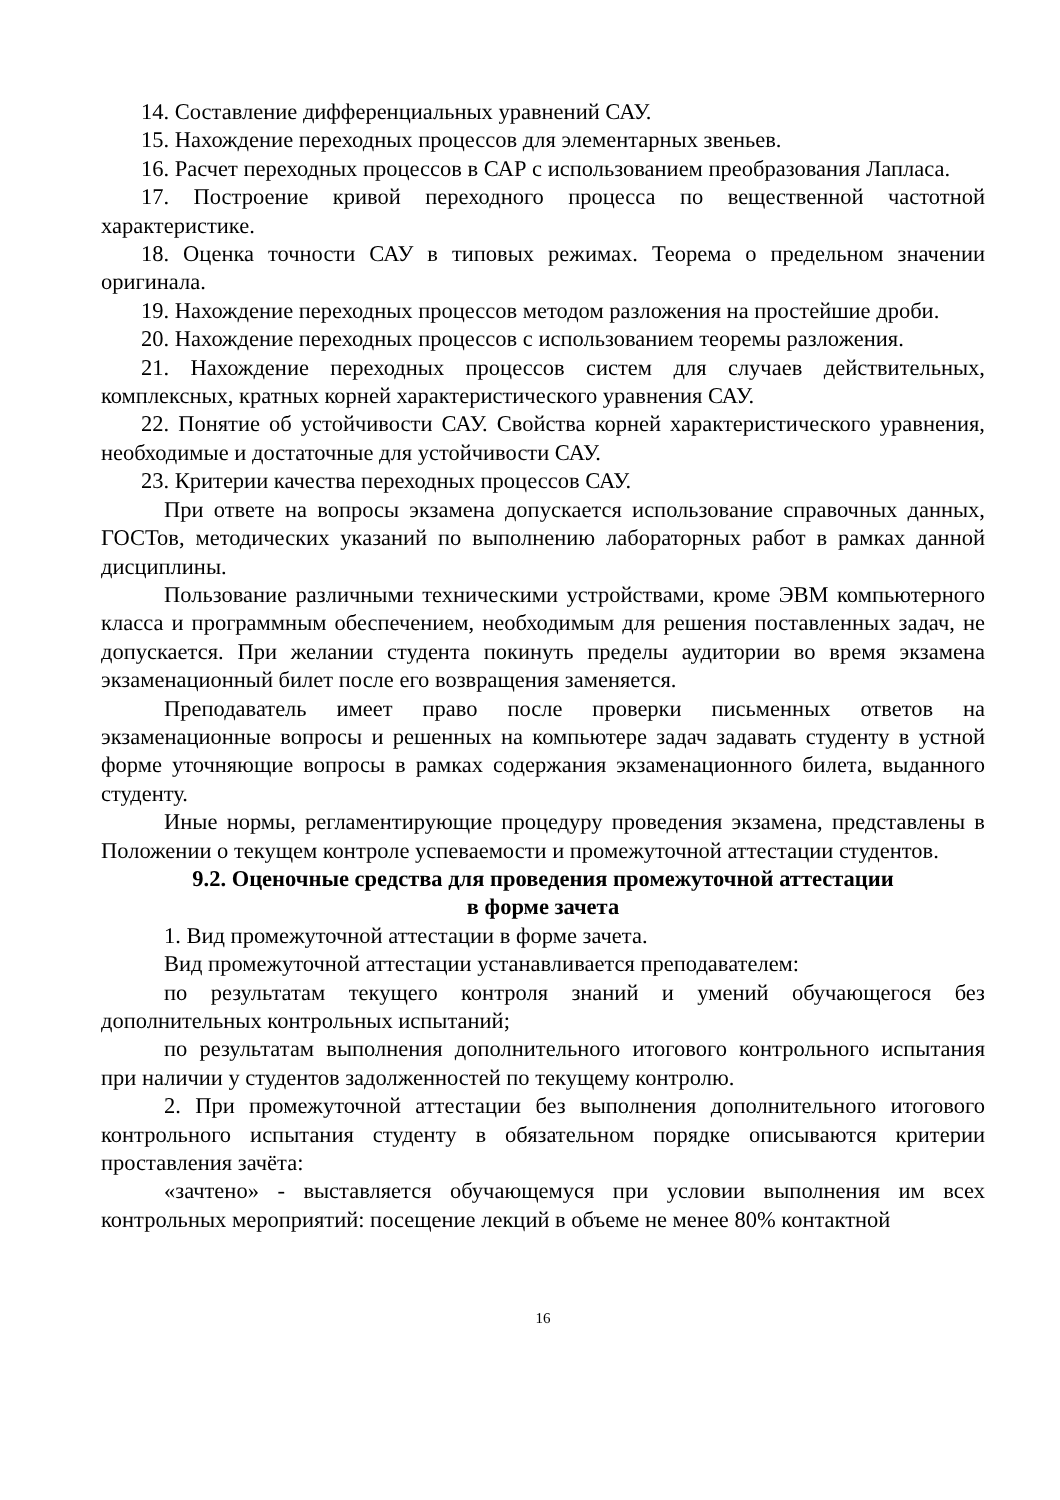14. Составление дифференциальных уравнений САУ.
15. Нахождение переходных процессов для элементарных звеньев.
16. Расчет переходных процессов в САР с использованием преобразования Лапласа.
17. Построение кривой переходного процесса по вещественной частотной характеристике.
18. Оценка точности САУ в типовых режимах. Теорема о предельном значении оригинала.
19. Нахождение переходных процессов методом разложения на простейшие дроби.
20. Нахождение переходных процессов с использованием теоремы разложения.
21. Нахождение переходных процессов систем для случаев действительных, комплексных, кратных корней характеристического уравнения САУ.
22. Понятие об устойчивости САУ. Свойства корней характеристического уравнения, необходимые и достаточные для устойчивости САУ.
23. Критерии качества переходных процессов САУ.
При ответе на вопросы экзамена допускается использование справочных данных, ГОСТов, методических указаний по выполнению лабораторных работ в рамках данной дисциплины.
Пользование различными техническими устройствами, кроме ЭВМ компьютерного класса и программным обеспечением, необходимым для решения поставленных задач, не допускается. При желании студента покинуть пределы аудитории во время экзамена экзаменационный билет после его возвращения заменяется.
Преподаватель имеет право после проверки письменных ответов на экзаменационные вопросы и решенных на компьютере задач задавать студенту в устной форме уточняющие вопросы в рамках содержания экзаменационного билета, выданного студенту.
Иные нормы, регламентирующие процедуру проведения экзамена, представлены в Положении о текущем контроле успеваемости и промежуточной аттестации студентов.
9.2. Оценочные средства для проведения промежуточной аттестации
в форме зачета
1. Вид промежуточной аттестации в форме зачета.
Вид промежуточной аттестации устанавливается преподавателем:
по результатам текущего контроля знаний и умений обучающегося без дополнительных контрольных испытаний;
по результатам выполнения дополнительного итогового контрольного испытания при наличии у студентов задолженностей по текущему контролю.
2. При промежуточной аттестации без выполнения дополнительного итогового контрольного испытания студенту в обязательном порядке описываются критерии проставления зачёта:
«зачтено» - выставляется обучающемуся при условии выполнения им всех контрольных мероприятий: посещение лекций в объеме не менее 80% контактной
16